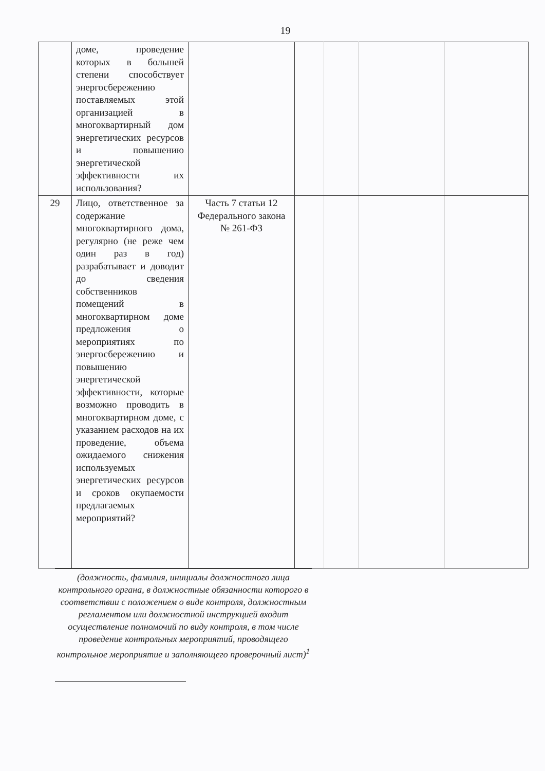19
| | доме, проведение которых в большей степени способствует энергосбережению поставляемых этой организацией в многоквартирный дом энергетических ресурсов и повышению энергетической эффективности их использования? | | | | | |
| 29 | Лицо, ответственное за содержание многоквартирного дома, регулярно (не реже чем один раз в год) разрабатывает и доводит до сведения собственников помещений в многоквартирном доме предложения о мероприятиях по энергосбережению и повышению энергетической эффективности, которые возможно проводить в многоквартирном доме, с указанием расходов на их проведение, объема ожидаемого снижения используемых энергетических ресурсов и сроков окупаемости предлагаемых мероприятий? | Часть 7 статьи 12 Федерального закона № 261-ФЗ | | | | |
(должность, фамилия, инициалы должностного лица контрольного органа, в должностные обязанности которого в соответствии с положением о виде контроля, должностным регламентом или должностной инструкцией входит осуществление полномочий по виду контроля, в том числе проведение контрольных мероприятий, проводящего контрольное мероприятие и заполняющего проверочный лист)<sup>1</sup>